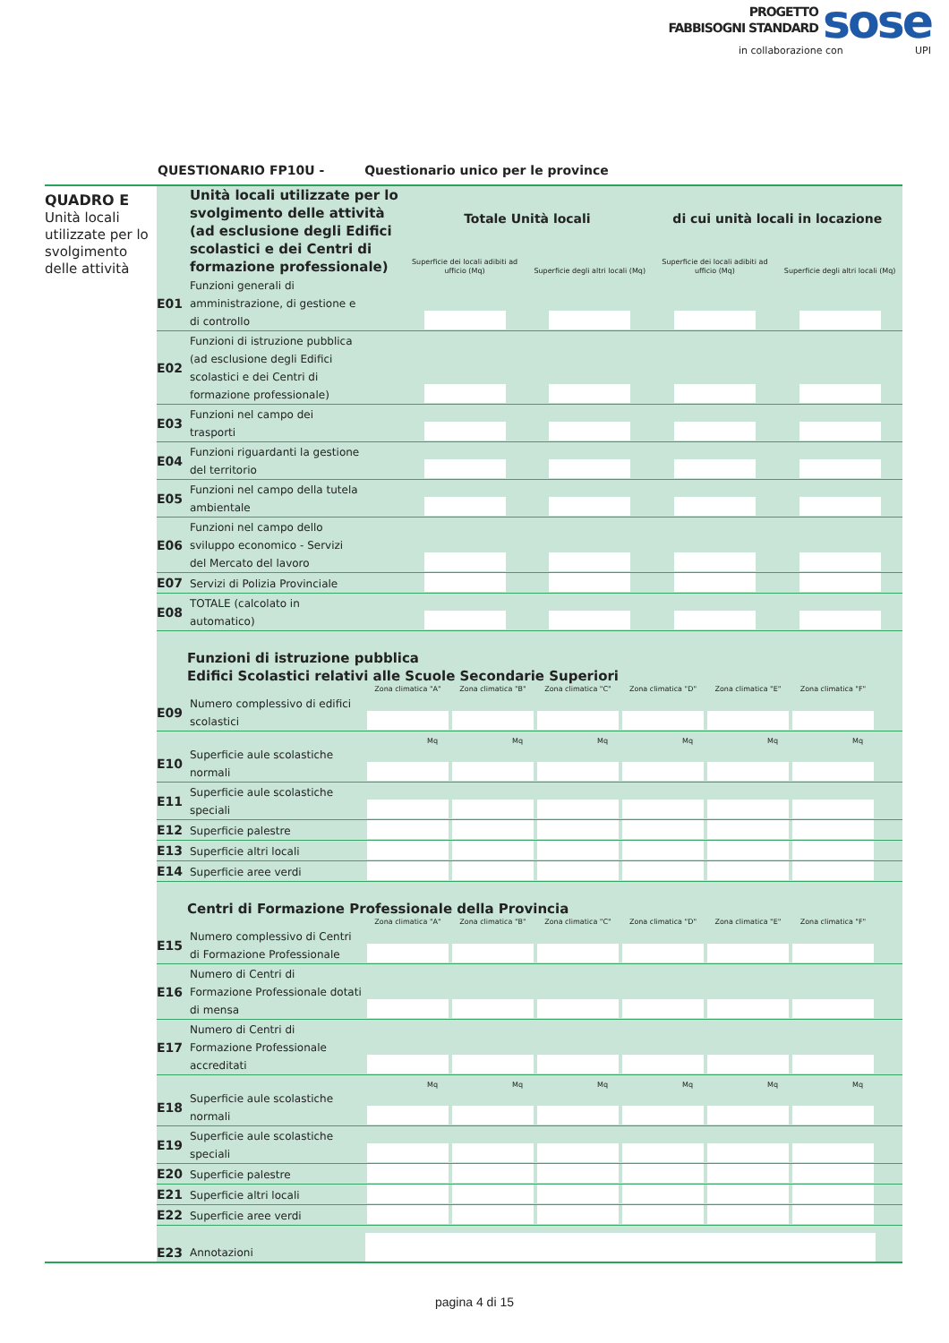PROGETTO
FABBISOGNI STANDARD
sose
in collaborazione con UPI
QUESTIONARIO FP10U - Questionario unico per le province
QUADRO E
Unità locali utilizzate per lo svolgimento delle attività
| | Unità locali utilizzate per lo svolgimento delle attività (ad esclusione degli Edifici scolastici e dei Centri di formazione professionale) | Totale Unità locali | | di cui unità locali in locazione | |
| | | Superficie dei locali adibiti ad ufficio (Mq) | Superficie degli altri locali (Mq) | Superficie dei locali adibiti ad ufficio (Mq) | Superficie degli altri locali (Mq) |
| E01 | Funzioni generali di amministrazione, di gestione e di controllo | | | | |
| E02 | Funzioni di istruzione pubblica (ad esclusione degli Edifici scolastici e dei Centri di formazione professionale) | | | | |
| E03 | Funzioni nel campo dei trasporti | | | | |
| E04 | Funzioni riguardanti la gestione del territorio | | | | |
| E05 | Funzioni nel campo della tutela ambientale | | | | |
| E06 | Funzioni nel campo dello sviluppo economico - Servizi del Mercato del lavoro | | | | |
| E07 | Servizi di Polizia Provinciale | | | | |
| E08 | TOTALE (calcolato in automatico) | | | | |
Funzioni di istruzione pubblica
Edifici Scolastici relativi alle Scuole Secondarie Superiori
| | | Zona climatica "A" | Zona climatica "B" | Zona climatica "C" | Zona climatica "D" | Zona climatica "E" | Zona climatica "F" | |
| E09 | Numero complessivo di edifici scolastici | | | | | | | |
| | | Mq | Mq | Mq | Mq | Mq | Mq | |
| E10 | Superficie aule scolastiche normali | | | | | | | |
| E11 | Superficie aule scolastiche speciali | | | | | | | |
| E12 | Superficie palestre | | | | | | | |
| E13 | Superficie altri locali | | | | | | | |
| E14 | Superficie aree verdi | | | | | | | |
Centri di Formazione Professionale della Provincia
| | | Zona climatica "A" | Zona climatica "B" | Zona climatica "C" | Zona climatica "D" | Zona climatica "E" | Zona climatica "F" | |
| E15 | Numero complessivo di Centri di Formazione Professionale | | | | | | | |
| E16 | Numero di Centri di Formazione Professionale dotati di mensa | | | | | | | |
| E17 | Numero di Centri di Formazione Professionale accreditati | | | | | | | |
| | | Mq | Mq | Mq | Mq | Mq | Mq | |
| E18 | Superficie aule scolastiche normali | | | | | | | |
| E19 | Superficie aule scolastiche speciali | | | | | | | |
| E20 | Superficie palestre | | | | | | | |
| E21 | Superficie altri locali | | | | | | | |
| E22 | Superficie aree verdi | | | | | | | |
| E23 | Annotazioni | | | | | | | |
pagina 4 di 15